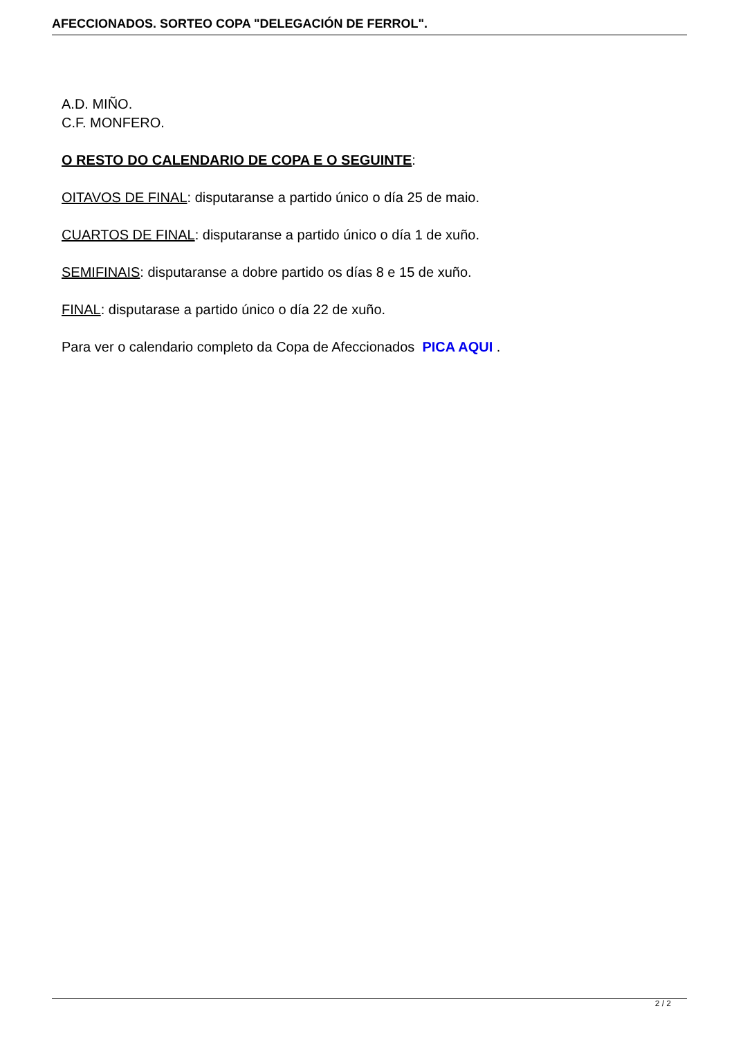AFECCIONADOS. SORTEO COPA "DELEGACIÓN DE FERROL".
A.D. MIÑO.
C.F. MONFERO.
O RESTO DO CALENDARIO DE COPA E O SEGUINTE:
OITAVOS DE FINAL: disputaranse a partido único o día 25 de maio.
CUARTOS DE FINAL: disputaranse a partido único o día 1 de xuño.
SEMIFINAIS: disputaranse a dobre partido os días 8 e 15 de xuño.
FINAL: disputarase a partido único o día 22 de xuño.
Para ver o calendario completo da Copa de Afeccionados PICA AQUI .
2 / 2